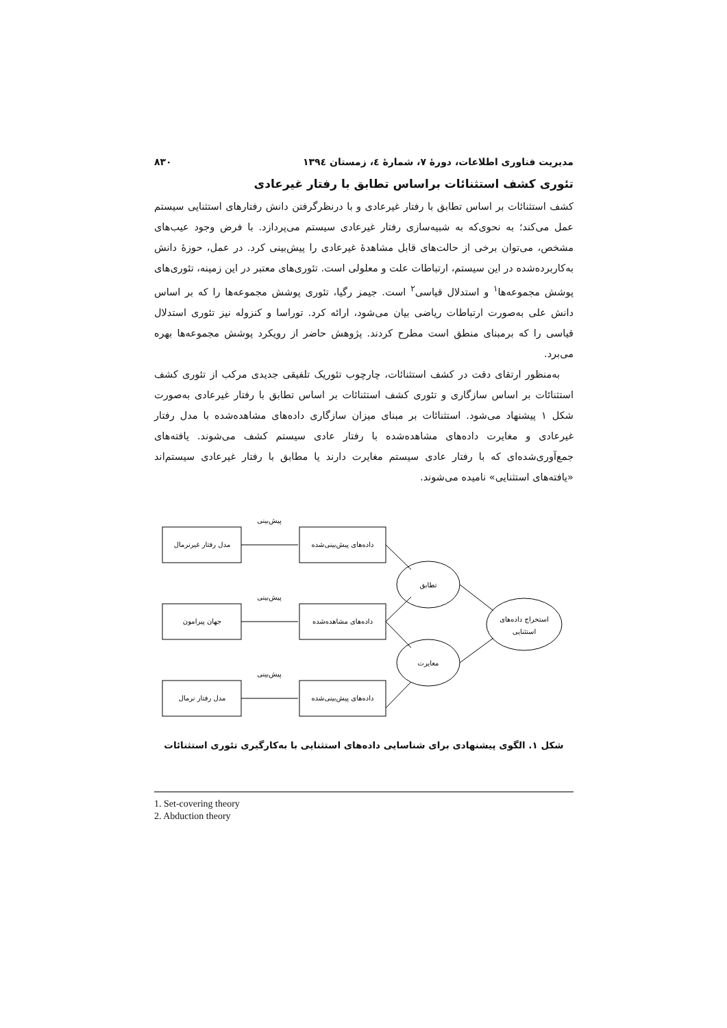مدیریت فناوری اطلاعات، دورهٔ ۷، شمارهٔ ٤، زمستان ۱۳۹٤ ۸۳۰
تئوری کشف استثنائات براساس تطابق با رفتار غیرعادی
کشف استثنائات بر اساس تطابق با رفتار غیرعادی و با درنظرگرفتن دانش رفتارهای استثنایی سیستم عمل می‌کند؛ به نحوی‌که به شبیه‌سازی رفتار غیرعادی سیستم می‌پردازد. با فرض وجود عیب‌های مشخص، می‌توان برخی از حالت‌های قابل مشاهدهٔ غیرعادی را پیش‌بینی کرد. در عمل، حوزهٔ دانش به‌کاربرده‌شده در این سیستم، ارتباطات علت و معلولی است. تئوری‌های معتبر در این زمینه، تئوری‌های پوشش مجموعه‌ها<sup>۱</sup> و استدلال قیاسی<sup>۲</sup> است. جیمز رگیا، تئوری پوشش مجموعه‌ها را که بر اساس دانش علی به‌صورت ارتباطات ریاضی بیان می‌شود، ارائه کرد. توراسا و کنزوله نیز تئوری استدلال قیاسی را که برمبنای منطق است مطرح کردند. پژوهش حاضر از رویکرد پوشش مجموعه‌ها بهره می‌برد.
به‌منظور ارتقای دقت در کشف استثنائات، چارچوب تئوریک تلفیقی جدیدی مرکب از تئوری کشف استثنائات بر اساس سازگاری و تئوری کشف استثنائات بر اساس تطابق با رفتار غیرعادی به‌صورت شکل ۱ پیشنهاد می‌شود. استثنائات بر مبنای میزان سازگاری داده‌های مشاهده‌شده با مدل رفتار غیرعادی و مغایرت داده‌های مشاهده‌شده با رفتار عادی سیستم کشف می‌شوند. یافته‌های جمع‌آوری‌شده‌ای که با رفتار عادی سیستم مغایرت دارند یا مطابق با رفتار غیرعادی سیستم‌اند «یافته‌های استثنایی» نامیده می‌شوند.
مدل رفتار غیرنرمال
داده‌های پیش‌بینی‌شده
جهان پیرامون
داده‌های مشاهده‌شده
مدل رفتار نرمال
داده‌های پیش‌بینی‌شده
پیش‌بینی
پیش‌بینی
پیش‌بینی
تطابق
مغایرت
استخراج داده‌های
استثنایی
شکل ۱. الگوی پیشنهادی برای شناسایی داده‌های استثنایی با به‌کارگیری تئوری استثنائات
1. Set-covering theory
2. Abduction theory